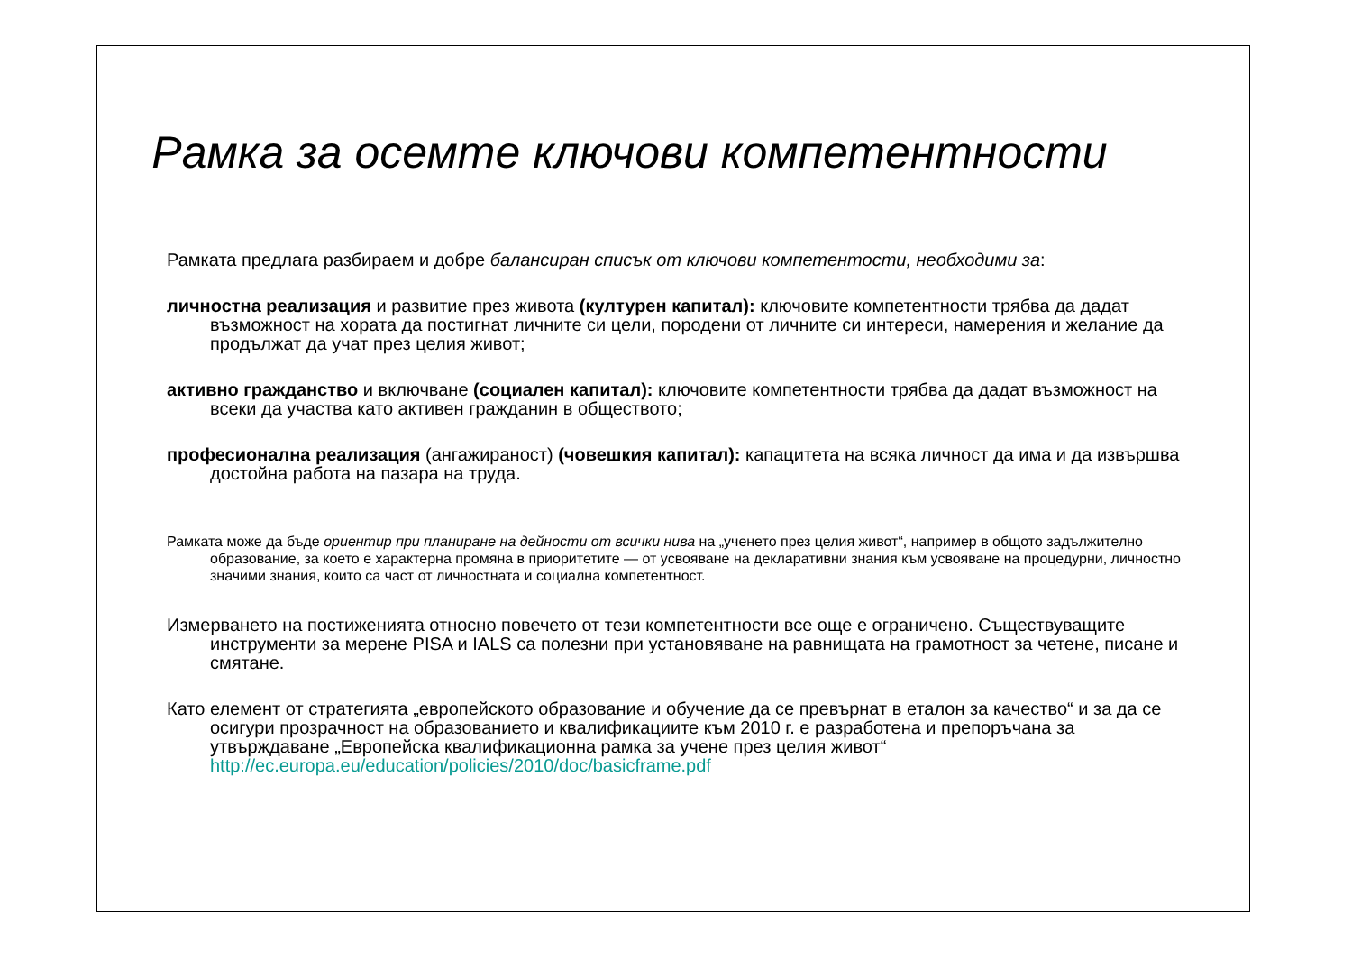Рамка за осемте ключови компетентности
Рамката предлага разбираем и добре балансиран списък от ключови компетентости, необходими за:
личностна реализация и развитие през живота (културен капитал): ключовите компетентности трябва да дадат възможност на хората да постигнат личните си цели, породени от личните си интереси, намерения и желание да продължат да учат през целия живот;
активно гражданство и включване (социален капитал): ключовите компетентности трябва да дадат възможност на всеки да участва като активен гражданин в обществото;
професионална реализация (ангажираност) (човешкия капитал): капацитета на всяка личност да има и да извършва достойна работа на пазара на труда.
Рамката може да бъде ориентир при планиране на дейности от всички нива на „ученето през целия живот“, например в общото задължително образование, за което е характерна промяна в приоритетите — от усвояване на декларативни знания към усвояване на процедурни, личностно значими знания, които са част от личностната и социална компетентност.
Измерването на постиженията относно повечето от тези компетентности все още е ограничено. Съществуващите инструменти за мерене PISA и IALS са полезни при установяване на равнищата на грамотност за четене, писане и смятане.
Като елемент от стратегията „европейското образование и обучение да се превърнат в еталон за качество“ и за да се осигури прозрачност на образованието и квалификациите към 2010 г. е разработена и препоръчана за утвърждаване „Европейска квалификационна рамка за учене през целия живот“ http://ec.europa.eu/education/policies/2010/doc/basicframe.pdf